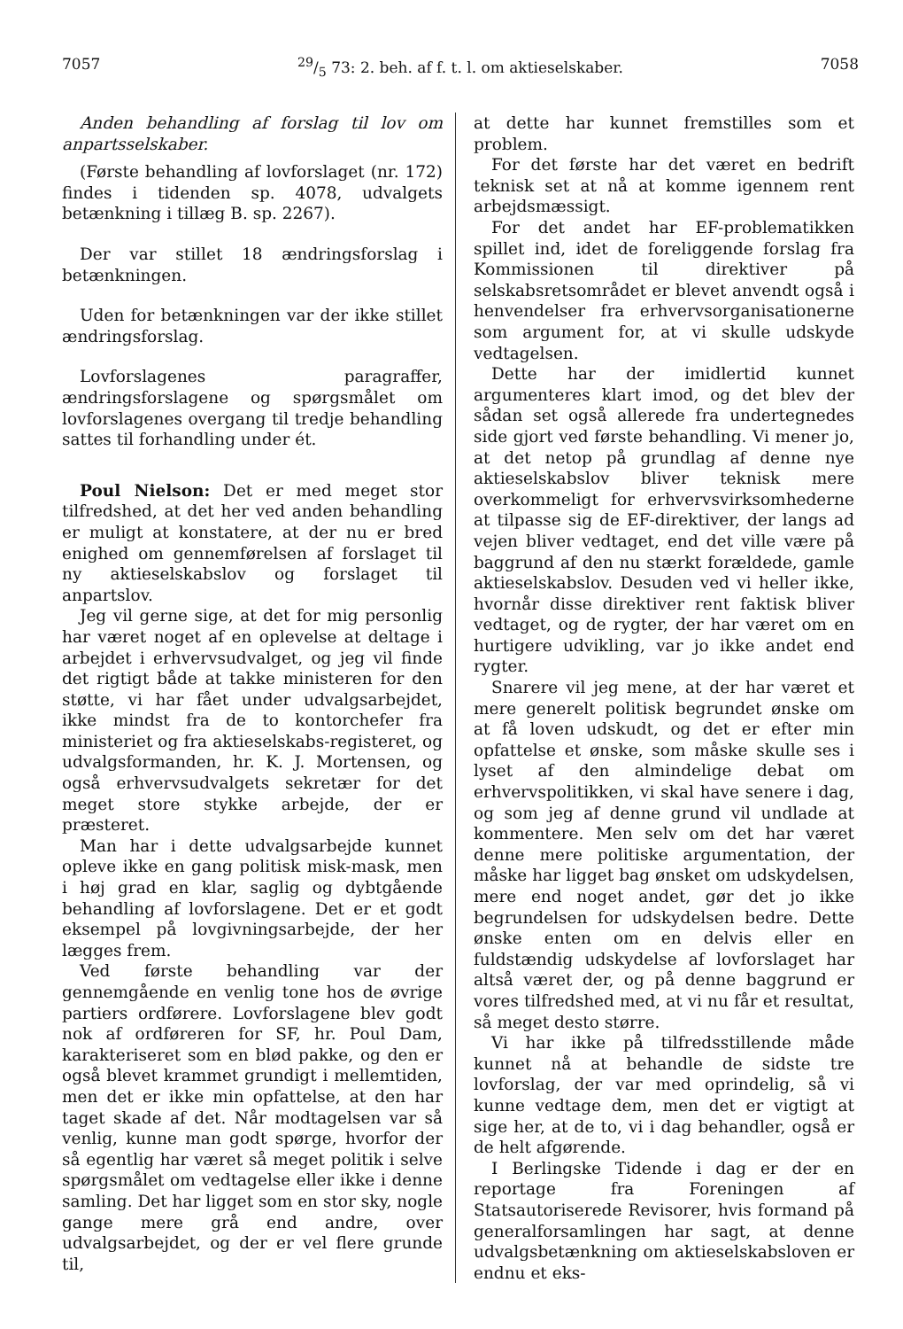705729/5 73: 2. beh. af f. t. l. om aktieselskaber. 7058
Anden behandling af forslag til lov om anpartsselskaber.
(Første behandling af lovforslaget (nr. 172) findes i tidenden sp. 4078, udvalgets betænkning i tillæg B. sp. 2267).
Der var stillet 18 ændringsforslag i betænkningen.
Uden for betænkningen var der ikke stillet ændringsforslag.
Lovforslagenes paragraffer, ændringsforslagene og spørgsmålet om lovforslagenes overgang til tredje behandling sattes til forhandling under ét.
Poul Nielson: Det er med meget stor tilfredshed, at det her ved anden behandling er muligt at konstatere, at der nu er bred enighed om gennemførelsen af forslaget til ny aktieselskabslov og forslaget til anpartslov.
Jeg vil gerne sige, at det for mig personlig har været noget af en oplevelse at deltage i arbejdet i erhvervsudvalget, og jeg vil finde det rigtigt både at takke ministeren for den støtte, vi har fået under udvalgsarbejdet, ikke mindst fra de to kontorchefer fra ministeriet og fra aktieselskabs-registeret, og udvalgsformanden, hr. K. J. Mortensen, og også erhvervsudvalgets sekretær for det meget store stykke arbejde, der er præsteret.
Man har i dette udvalgsarbejde kunnet opleve ikke en gang politisk misk-mask, men i høj grad en klar, saglig og dybtgående behandling af lovforslagene. Det er et godt eksempel på lovgivningsarbejde, der her lægges frem.
Ved første behandling var der gennemgående en venlig tone hos de øvrige partiers ordførere. Lovforslagene blev godt nok af ordføreren for SF, hr. Poul Dam, karakteriseret som en blød pakke, og den er også blevet krammet grundigt i mellemtiden, men det er ikke min opfattelse, at den har taget skade af det. Når modtagelsen var så venlig, kunne man godt spørge, hvorfor der så egentlig har været så meget politik i selve spørgsmålet om vedtagelse eller ikke i denne samling. Det har ligget som en stor sky, nogle gange mere grå end andre, over udvalgsarbejdet, og der er vel flere grunde til,
at dette har kunnet fremstilles som et problem.
For det første har det været en bedrift teknisk set at nå at komme igennem rent arbejdsmæssigt.
For det andet har EF-problematikken spillet ind, idet de foreliggende forslag fra Kommissionen til direktiver på selskabsretsområdet er blevet anvendt også i henvendelser fra erhvervsorganisationerne som argument for, at vi skulle udskyde vedtagelsen.
Dette har der imidlertid kunnet argumenteres klart imod, og det blev der sådan set også allerede fra undertegnedes side gjort ved første behandling. Vi mener jo, at det netop på grundlag af denne nye aktieselskabslov bliver teknisk mere overkommeligt for erhvervsvirksomhederne at tilpasse sig de EF-direktiver, der langs ad vejen bliver vedtaget, end det ville være på baggrund af den nu stærkt forældede, gamle aktieselskabslov. Desuden ved vi heller ikke, hvornår disse direktiver rent faktisk bliver vedtaget, og de rygter, der har været om en hurtigere udvikling, var jo ikke andet end rygter.
Snarere vil jeg mene, at der har været et mere generelt politisk begrundet ønske om at få loven udskudt, og det er efter min opfattelse et ønske, som måske skulle ses i lyset af den almindelige debat om erhvervspolitikken, vi skal have senere i dag, og som jeg af denne grund vil undlade at kommentere. Men selv om det har været denne mere politiske argumentation, der måske har ligget bag ønsket om udskydelsen, mere end noget andet, gør det jo ikke begrundelsen for udskydelsen bedre. Dette ønske enten om en delvis eller en fuldstændig udskydelse af lovforslaget har altså været der, og på denne baggrund er vores tilfredshed med, at vi nu får et resultat, så meget desto større.
Vi har ikke på tilfredsstillende måde kunnet nå at behandle de sidste tre lovforslag, der var med oprindelig, så vi kunne vedtage dem, men det er vigtigt at sige her, at de to, vi i dag behandler, også er de helt afgørende.
I Berlingske Tidende i dag er der en reportage fra Foreningen af Statsautoriserede Revisorer, hvis formand på generalforsamlingen har sagt, at denne udvalgsbetænkning om aktieselskabsloven er endnu et eks-